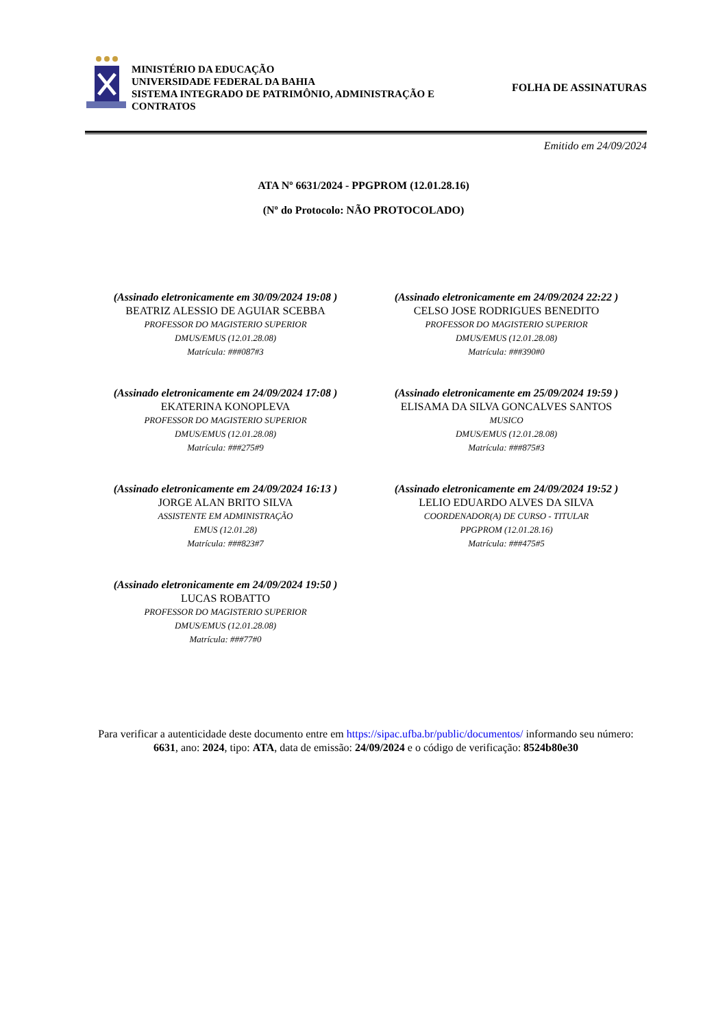MINISTÉRIO DA EDUCAÇÃO
UNIVERSIDADE FEDERAL DA BAHIA
SISTEMA INTEGRADO DE PATRIMÔNIO, ADMINISTRAÇÃO E CONTRATOS
FOLHA DE ASSINATURAS
Emitido em 24/09/2024
ATA Nº 6631/2024 - PPGPROM (12.01.28.16)
(Nº do Protocolo: NÃO PROTOCOLADO)
(Assinado eletronicamente em 30/09/2024 19:08 )
BEATRIZ ALESSIO DE AGUIAR SCEBBA
PROFESSOR DO MAGISTERIO SUPERIOR
DMUS/EMUS (12.01.28.08)
Matrícula: ###087#3
(Assinado eletronicamente em 24/09/2024 22:22 )
CELSO JOSE RODRIGUES BENEDITO
PROFESSOR DO MAGISTERIO SUPERIOR
DMUS/EMUS (12.01.28.08)
Matrícula: ###390#0
(Assinado eletronicamente em 24/09/2024 17:08 )
EKATERINA KONOPLEVA
PROFESSOR DO MAGISTERIO SUPERIOR
DMUS/EMUS (12.01.28.08)
Matrícula: ###275#9
(Assinado eletronicamente em 25/09/2024 19:59 )
ELISAMA DA SILVA GONCALVES SANTOS
MUSICO
DMUS/EMUS (12.01.28.08)
Matrícula: ###875#3
(Assinado eletronicamente em 24/09/2024 16:13 )
JORGE ALAN BRITO SILVA
ASSISTENTE EM ADMINISTRAÇÃO
EMUS (12.01.28)
Matrícula: ###823#7
(Assinado eletronicamente em 24/09/2024 19:52 )
LELIO EDUARDO ALVES DA SILVA
COORDENADOR(A) DE CURSO - TITULAR
PPGPROM (12.01.28.16)
Matrícula: ###475#5
(Assinado eletronicamente em 24/09/2024 19:50 )
LUCAS ROBATTO
PROFESSOR DO MAGISTERIO SUPERIOR
DMUS/EMUS (12.01.28.08)
Matrícula: ###77#0
Para verificar a autenticidade deste documento entre em https://sipac.ufba.br/public/documentos/ informando seu número: 6631, ano: 2024, tipo: ATA, data de emissão: 24/09/2024 e o código de verificação: 8524b80e30